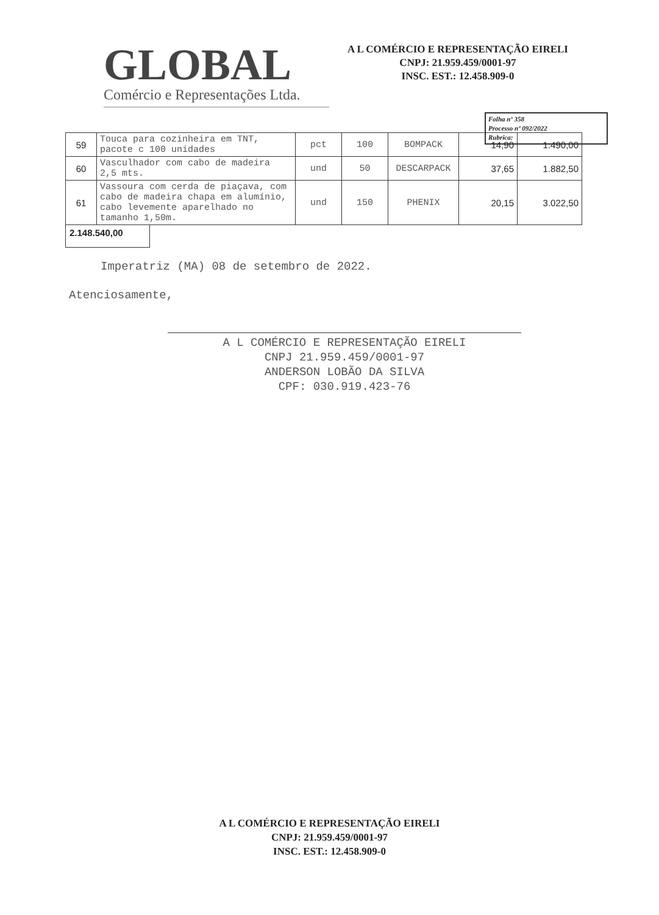GLOBAL
Comércio e Representações Ltda.
A L COMÉRCIO E REPRESENTAÇÃO EIRELI
CNPJ: 21.959.459/0001-97
INSC. EST.: 12.458.909-0
Folha nº 358
Processo nº 092/2022
Rubrica:
| 59 | Touca para cozinheira em TNT, pacote c 100 unidades | pct | 100 | BOMPACK | 14,90 | 1.490,00 |
| 60 | Vasculhador com cabo de madeira 2,5 mts. | und | 50 | DESCARPACK | 37,65 | 1.882,50 |
| 61 | Vassoura com cerda de piaçava, com cabo de madeira chapa em alumínio, cabo levemente aparelhado no tamanho 1,50m. | und | 150 | PHENIX | 20,15 | 3.022,50 |
2.148.540,00
Imperatriz (MA) 08 de setembro de 2022.
Atenciosamente,
A L COMÉRCIO E REPRESENTAÇÃO EIRELI
CNPJ 21.959.459/0001-97
ANDERSON LOBÃO DA SILVA
CPF: 030.919.423-76
A L COMÉRCIO E REPRESENTAÇÃO EIRELI
CNPJ: 21.959.459/0001-97
INSC. EST.: 12.458.909-0